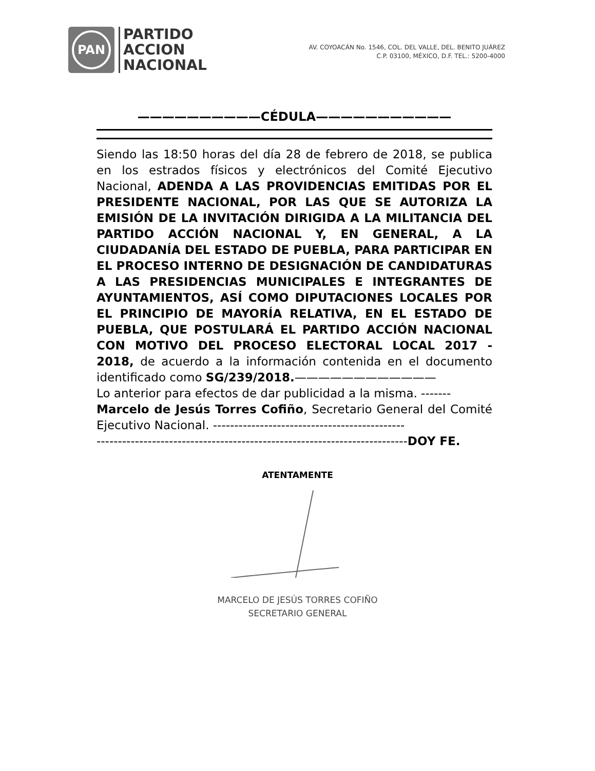PAN
PARTIDO
ACCION
NACIONAL
AV. COYOACÁN No. 1546, COL. DEL VALLE, DEL. BENITO JUÁREZ
C.P. 03100, MÉXICO, D.F. TEL.: 5200-4000
——————————CÉDULA———————————
Siendo las 18:50 horas del día 28 de febrero de 2018, se publica en los estrados físicos y electrónicos del Comité Ejecutivo Nacional, ADENDA A LAS PROVIDENCIAS EMITIDAS POR EL PRESIDENTE NACIONAL, POR LAS QUE SE AUTORIZA LA EMISIÓN DE LA INVITACIÓN DIRIGIDA A LA MILITANCIA DEL PARTIDO ACCIÓN NACIONAL Y, EN GENERAL, A LA CIUDADANÍA DEL ESTADO DE PUEBLA, PARA PARTICIPAR EN EL PROCESO INTERNO DE DESIGNACIÓN DE CANDIDATURAS A LAS PRESIDENCIAS MUNICIPALES E INTEGRANTES DE AYUNTAMIENTOS, ASÍ COMO DIPUTACIONES LOCALES POR EL PRINCIPIO DE MAYORÍA RELATIVA, EN EL ESTADO DE PUEBLA, QUE POSTULARÁ EL PARTIDO ACCIÓN NACIONAL CON MOTIVO DEL PROCESO ELECTORAL LOCAL 2017 - 2018, de acuerdo a la información contenida en el documento identificado como SG/239/2018.————————————
Lo anterior para efectos de dar publicidad a la misma. -------
Marcelo de Jesús Torres Cofiño, Secretario General del Comité Ejecutivo Nacional. ---------------------------------------------
-------------------------------------------------------------------------DOY FE.
ATENTAMENTE
MARCELO DE JESÚS TORRES COFIÑO
SECRETARIO GENERAL